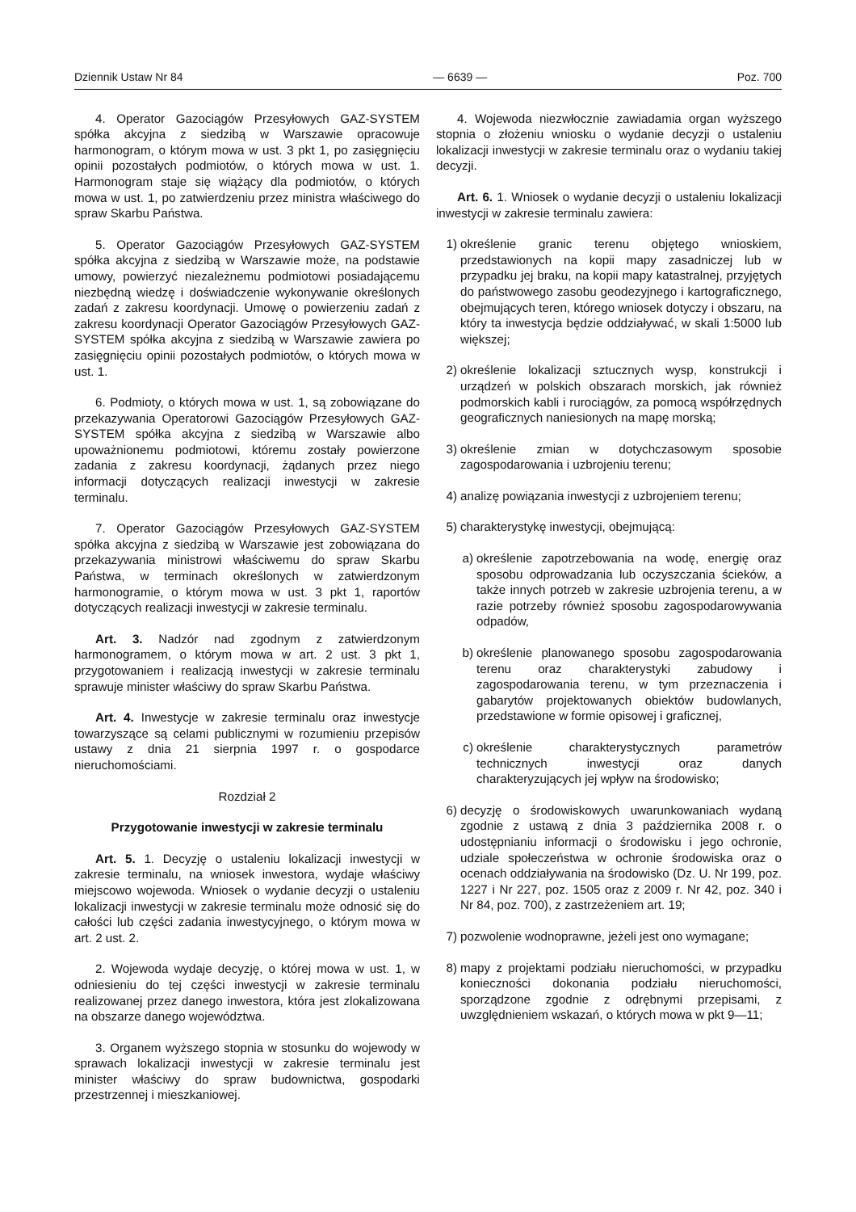Dziennik Ustaw Nr 84 — 6639 — Poz. 700
4. Operator Gazociągów Przesyłowych GAZ-SYSTEM spółka akcyjna z siedzibą w Warszawie opracowuje harmonogram, o którym mowa w ust. 3 pkt 1, po zasięgnięciu opinii pozostałych podmiotów, o których mowa w ust. 1. Harmonogram staje się wiążący dla podmiotów, o których mowa w ust. 1, po zatwierdzeniu przez ministra właściwego do spraw Skarbu Państwa.
5. Operator Gazociągów Przesyłowych GAZ-SYSTEM spółka akcyjna z siedzibą w Warszawie może, na podstawie umowy, powierzyć niezależnemu podmiotowi posiadającemu niezbędną wiedzę i doświadczenie wykonywanie określonych zadań z zakresu koordynacji. Umowę o powierzeniu zadań z zakresu koordynacji Operator Gazociągów Przesyłowych GAZ-SYSTEM spółka akcyjna z siedzibą w Warszawie zawiera po zasięgnięciu opinii pozostałych podmiotów, o których mowa w ust. 1.
6. Podmioty, o których mowa w ust. 1, są zobowiązane do przekazywania Operatorowi Gazociągów Przesyłowych GAZ-SYSTEM spółka akcyjna z siedzibą w Warszawie albo upoważnionemu podmiotowi, któremu zostały powierzone zadania z zakresu koordynacji, żądanych przez niego informacji dotyczących realizacji inwestycji w zakresie terminalu.
7. Operator Gazociągów Przesyłowych GAZ-SYSTEM spółka akcyjna z siedzibą w Warszawie jest zobowiązana do przekazywania ministrowi właściwemu do spraw Skarbu Państwa, w terminach określonych w zatwierdzonym harmonogramie, o którym mowa w ust. 3 pkt 1, raportów dotyczących realizacji inwestycji w zakresie terminalu.
Art. 3. Nadzór nad zgodnym z zatwierdzonym harmonogramem, o którym mowa w art. 2 ust. 3 pkt 1, przygotowaniem i realizacją inwestycji w zakresie terminalu sprawuje minister właściwy do spraw Skarbu Państwa.
Art. 4. Inwestycje w zakresie terminalu oraz inwestycje towarzyszące są celami publicznymi w rozumieniu przepisów ustawy z dnia 21 sierpnia 1997 r. o gospodarce nieruchomościami.
Rozdział 2
Przygotowanie inwestycji w zakresie terminalu
Art. 5. 1. Decyzję o ustaleniu lokalizacji inwestycji w zakresie terminalu, na wniosek inwestora, wydaje właściwy miejscowo wojewoda. Wniosek o wydanie decyzji o ustaleniu lokalizacji inwestycji w zakresie terminalu może odnosić się do całości lub części zadania inwestycyjnego, o którym mowa w art. 2 ust. 2.
2. Wojewoda wydaje decyzję, o której mowa w ust. 1, w odniesieniu do tej części inwestycji w zakresie terminalu realizowanej przez danego inwestora, która jest zlokalizowana na obszarze danego województwa.
3. Organem wyższego stopnia w stosunku do wojewody w sprawach lokalizacji inwestycji w zakresie terminalu jest minister właściwy do spraw budownictwa, gospodarki przestrzennej i mieszkaniowej.
4. Wojewoda niezwłocznie zawiadamia organ wyższego stopnia o złożeniu wniosku o wydanie decyzji o ustaleniu lokalizacji inwestycji w zakresie terminalu oraz o wydaniu takiej decyzji.
Art. 6. 1. Wniosek o wydanie decyzji o ustaleniu lokalizacji inwestycji w zakresie terminalu zawiera:
1) określenie granic terenu objętego wnioskiem, przedstawionych na kopii mapy zasadniczej lub w przypadku jej braku, na kopii mapy katastralnej, przyjętych do państwowego zasobu geodezyjnego i kartograficznego, obejmujących teren, którego wniosek dotyczy i obszaru, na który ta inwestycja będzie oddziaływać, w skali 1:5000 lub większej;
2) określenie lokalizacji sztucznych wysp, konstrukcji i urządzeń w polskich obszarach morskich, jak również podmorskich kabli i rurociągów, za pomocą współrzędnych geograficznych naniesionych na mapę morską;
3) określenie zmian w dotychczasowym sposobie zagospodarowania i uzbrojeniu terenu;
4) analizę powiązania inwestycji z uzbrojeniem terenu;
5) charakterystykę inwestycji, obejmującą:
a) określenie zapotrzebowania na wodę, energię oraz sposobu odprowadzania lub oczyszczania ścieków, a także innych potrzeb w zakresie uzbrojenia terenu, a w razie potrzeby również sposobu zagospodarowywania odpadów,
b) określenie planowanego sposobu zagospodarowania terenu oraz charakterystyki zabudowy i zagospodarowania terenu, w tym przeznaczenia i gabarytów projektowanych obiektów budowlanych, przedstawione w formie opisowej i graficznej,
c) określenie charakterystycznych parametrów technicznych inwestycji oraz danych charakteryzujących jej wpływ na środowisko;
6) decyzję o środowiskowych uwarunkowaniach wydaną zgodnie z ustawą z dnia 3 października 2008 r. o udostępnianiu informacji o środowisku i jego ochronie, udziale społeczeństwa w ochronie środowiska oraz o ocenach oddziaływania na środowisko (Dz. U. Nr 199, poz. 1227 i Nr 227, poz. 1505 oraz z 2009 r. Nr 42, poz. 340 i Nr 84, poz. 700), z zastrzeżeniem art. 19;
7) pozwolenie wodnoprawne, jeżeli jest ono wymagane;
8) mapy z projektami podziału nieruchomości, w przypadku konieczności dokonania podziału nieruchomości, sporządzone zgodnie z odrębnymi przepisami, z uwzględnieniem wskazań, o których mowa w pkt 9—11;